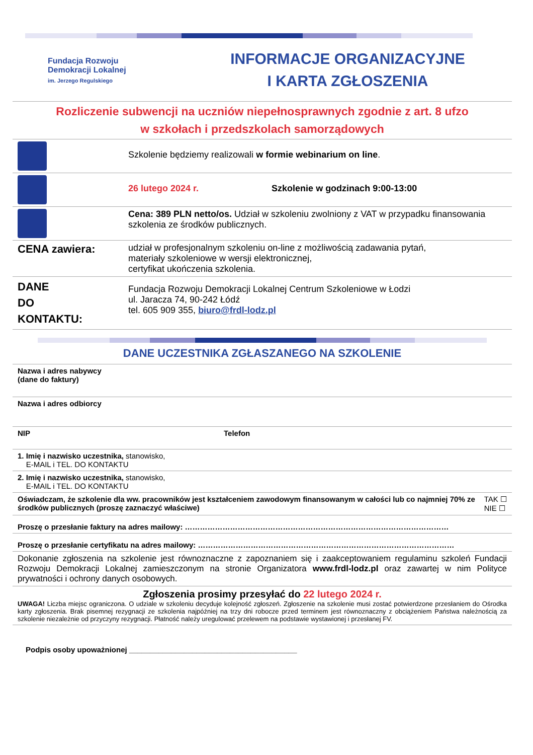Fundacja Rozwoju
Demokracji Lokalnej
im. Jerzego Regulskiego
INFORMACJE ORGANIZACYJNE
I KARTA ZGŁOSZENIA
Rozliczenie subwencji na uczniów niepełnosprawnych zgodnie z art. 8 ufzo
w szkołach i przedszkolach samorządowych
| | Szkolenie będziemy realizowali w formie webinarium on line . |
| | 26 lutego 2024 r. Szkolenie w godzinach 9:00-13:00 |
| | Cena: 389 PLN netto/os. Udział w szkoleniu zwolniony z VAT w przypadku finansowania szkolenia ze środków publicznych. |
| CENA zawiera: | udział w profesjonalnym szkoleniu on-line z możliwością zadawania pytań, materiały szkoleniowe w wersji elektronicznej, certyfikat ukończenia szkolenia. |
| DANE DO KONTAKTU: | Fundacja Rozwoju Demokracji Lokalnej Centrum Szkoleniowe w Łodzi ul. Jaracza 74, 90-242 Łódź tel. 605 909 355, biuro@frdl-lodz.pl |
DANE UCZESTNIKA ZGŁASZANEGO NA SZKOLENIE
| Nazwa i adres nabywcy (dane do faktury) | |
| Nazwa i adres odbiorcy | |
| NIP | Telefon |
| 1. Imię i nazwisko uczestnika, stanowisko, E-MAIL i TEL. DO KONTAKTU | |
| 2. Imię i nazwisko uczestnika, stanowisko, E-MAIL i TEL. DO KONTAKTU | |
| TAK ☐ NIE ☐ Oświadczam, że szkolenie dla ww. pracowników jest kształceniem zawodowym finansowanym w całości lub co najmniej 70% ze środków publicznych (proszę zaznaczyć właściwe) | |
| Proszę o przesłanie faktury na adres mailowy: …………………………………………………………………………………………… | |
| Proszę o przesłanie certyfikatu na adres mailowy: ………………………………………………………………………………………… | |
| Dokonanie zgłoszenia na szkolenie jest równoznaczne z zapoznaniem się i zaakceptowaniem regulaminu szkoleń Fundacji Rozwoju Demokracji Lokalnej zamieszczonym na stronie Organizatora www.frdl-lodz.pl oraz zawartej w nim Polityce prywatności i ochrony danych osobowych. | |
| Zgłoszenia prosimy przesyłać do 22 lutego 2024 r. UWAGA! Liczba miejsc ograniczona. O udziale w szkoleniu decyduje kolejność zgłoszeń. Zgłoszenie na szkolenie musi zostać potwierdzone przesłaniem do Ośrodka karty zgłoszenia. Brak pisemnej rezygnacji ze szkolenia najpóźniej na trzy dni robocze przed terminem jest równoznaczny z obciążeniem Państwa należnością za szkolenie niezależnie od przyczyny rezygnacji. Płatność należy uregulować przelewem na podstawie wystawionej i przesłanej FV. | |
Podpis osoby upoważnionej ________________________________________